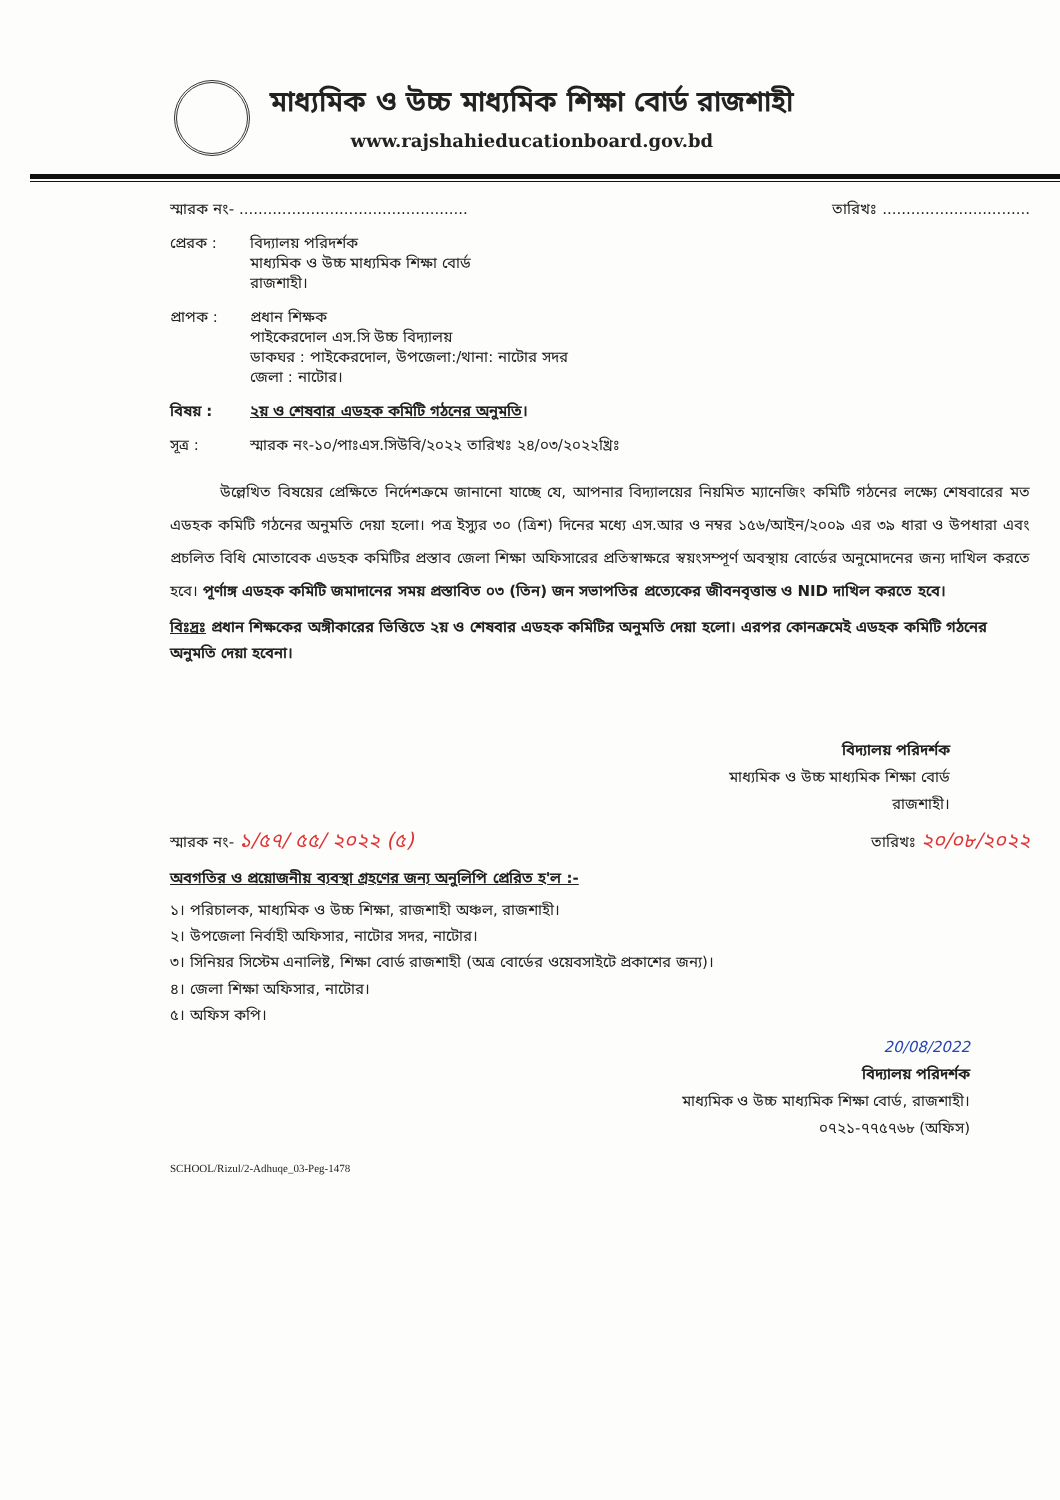মাধ্যমিক ও উচ্চ মাধ্যমিক শিক্ষা বোর্ড রাজশাহী
www.rajshahieducationboard.gov.bd
স্মারক নং- ................................................ তারিখঃ ...............................
প্রেরক :
বিদ্যালয় পরিদর্শক
মাধ্যমিক ও উচ্চ মাধ্যমিক শিক্ষা বোর্ড
রাজশাহী।
প্রাপক :
প্রধান শিক্ষক
পাইকেরদোল এস.সি উচ্চ বিদ্যালয়
ডাকঘর : পাইকেরদোল, উপজেলা:/থানা: নাটোর সদর
জেলা : নাটোর।
বিষয় : ২য় ও শেষবার এডহক কমিটি গঠনের অনুমতি।
সূত্র : স্মারক নং-১০/পাঃএস.সিউবি/২০২২ তারিখঃ ২৪/০৩/২০২২খ্রিঃ
উল্লেখিত বিষয়ের প্রেক্ষিতে নির্দেশক্রমে জানানো যাচ্ছে যে, আপনার বিদ্যালয়ের নিয়মিত ম্যানেজিং কমিটি গঠনের লক্ষ্যে শেষবারের মত এডহক কমিটি গঠনের অনুমতি দেয়া হলো। পত্র ইস্যুর ৩০ (ত্রিশ) দিনের মধ্যে এস.আর ও নম্বর ১৫৬/আইন/২০০৯ এর ৩৯ ধারা ও উপধারা এবং প্রচলিত বিধি মোতাবেক এডহক কমিটির প্রস্তাব জেলা শিক্ষা অফিসারের প্রতিস্বাক্ষরে স্বয়ংসম্পূর্ণ অবস্থায় বোর্ডের অনুমোদনের জন্য দাখিল করতে হবে। পূর্ণাঙ্গ এডহক কমিটি জমাদানের সময় প্রস্তাবিত ০৩ (তিন) জন সভাপতির প্রত্যেকের জীবনবৃত্তান্ত ও NID দাখিল করতে হবে।
বিঃদ্রঃ প্রধান শিক্ষকের অঙ্গীকারের ভিত্তিতে ২য় ও শেষবার এডহক কমিটির অনুমতি দেয়া হলো। এরপর কোনক্রমেই এডহক কমিটি গঠনের অনুমতি দেয়া হবেনা।
বিদ্যালয় পরিদর্শক
মাধ্যমিক ও উচ্চ মাধ্যমিক শিক্ষা বোর্ড
রাজশাহী।
স্মারক নং- ১/৫৭/ ৫৫/ ২০২২ (৫) তারিখঃ ২০/০৮/২০২২
অবগতির ও প্রয়োজনীয় ব্যবস্থা গ্রহণের জন্য অনুলিপি প্রেরিত হ'ল :-
১। পরিচালক, মাধ্যমিক ও উচ্চ শিক্ষা, রাজশাহী অঞ্চল, রাজশাহী।
২। উপজেলা নির্বাহী অফিসার, নাটোর সদর, নাটোর।
৩। সিনিয়র সিস্টেম এনালিষ্ট, শিক্ষা বোর্ড রাজশাহী (অত্র বোর্ডের ওয়েবসাইটে প্রকাশের জন্য)।
৪। জেলা শিক্ষা অফিসার, নাটোর।
৫। অফিস কপি।
20/08/2022
বিদ্যালয় পরিদর্শক
মাধ্যমিক ও উচ্চ মাধ্যমিক শিক্ষা বোর্ড, রাজশাহী।
০৭২১-৭৭৫৭৬৮ (অফিস)
SCHOOL/Rizul/2-Adhuqe_03-Peg-1478